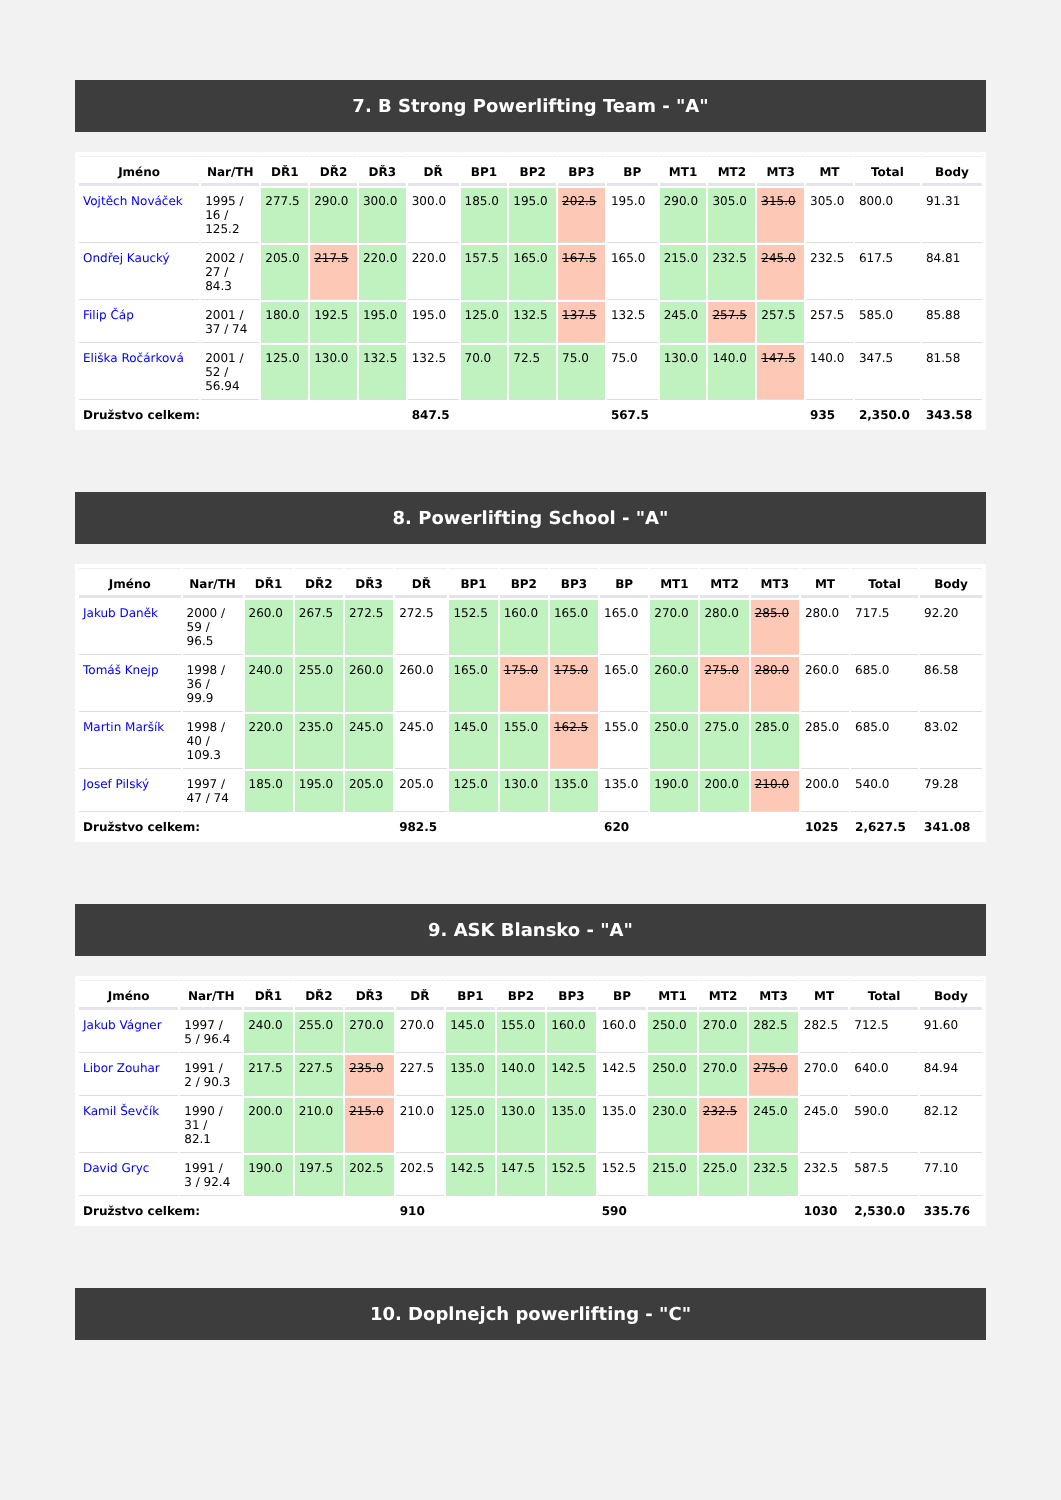7. B Strong Powerlifting Team - "A"
| Jméno | Nar/TH | DŘ1 | DŘ2 | DŘ3 | DŘ | BP1 | BP2 | BP3 | BP | MT1 | MT2 | MT3 | MT | Total | Body |
| --- | --- | --- | --- | --- | --- | --- | --- | --- | --- | --- | --- | --- | --- | --- | --- |
| Vojtěch Nováček | 1995 / 16 / 125.2 | 277.5 | 290.0 | 300.0 | 300.0 | 185.0 | 195.0 | 202.5 | 195.0 | 290.0 | 305.0 | 315.0 | 305.0 | 800.0 | 91.31 |
| Ondřej Kaucký | 2002 / 27 / 84.3 | 205.0 | 217.5 | 220.0 | 220.0 | 157.5 | 165.0 | 167.5 | 165.0 | 215.0 | 232.5 | 245.0 | 232.5 | 617.5 | 84.81 |
| Filip Čáp | 2001 / 37 / 74 | 180.0 | 192.5 | 195.0 | 195.0 | 125.0 | 132.5 | 137.5 | 132.5 | 245.0 | 257.5 | 257.5 | 257.5 | 585.0 | 85.88 |
| Eliška Ročárková | 2001 / 52 / 56.94 | 125.0 | 130.0 | 132.5 | 132.5 | 70.0 | 72.5 | 75.0 | 75.0 | 130.0 | 140.0 | 147.5 | 140.0 | 347.5 | 81.58 |
| Družstvo celkem: | | | | | 847.5 | | | | 567.5 | | | | 935 | 2,350.0 | 343.58 |
8. Powerlifting School - "A"
| Jméno | Nar/TH | DŘ1 | DŘ2 | DŘ3 | DŘ | BP1 | BP2 | BP3 | BP | MT1 | MT2 | MT3 | MT | Total | Body |
| --- | --- | --- | --- | --- | --- | --- | --- | --- | --- | --- | --- | --- | --- | --- | --- |
| Jakub Daněk | 2000 / 59 / 96.5 | 260.0 | 267.5 | 272.5 | 272.5 | 152.5 | 160.0 | 165.0 | 165.0 | 270.0 | 280.0 | 285.0 | 280.0 | 717.5 | 92.20 |
| Tomáš Knejp | 1998 / 36 / 99.9 | 240.0 | 255.0 | 260.0 | 260.0 | 165.0 | 175.0 | 175.0 | 165.0 | 260.0 | 275.0 | 280.0 | 260.0 | 685.0 | 86.58 |
| Martin Maršík | 1998 / 40 / 109.3 | 220.0 | 235.0 | 245.0 | 245.0 | 145.0 | 155.0 | 162.5 | 155.0 | 250.0 | 275.0 | 285.0 | 285.0 | 685.0 | 83.02 |
| Josef Pilský | 1997 / 47 / 74 | 185.0 | 195.0 | 205.0 | 205.0 | 125.0 | 130.0 | 135.0 | 135.0 | 190.0 | 200.0 | 210.0 | 200.0 | 540.0 | 79.28 |
| Družstvo celkem: | | | | | 982.5 | | | | 620 | | | | 1025 | 2,627.5 | 341.08 |
9. ASK Blansko - "A"
| Jméno | Nar/TH | DŘ1 | DŘ2 | DŘ3 | DŘ | BP1 | BP2 | BP3 | BP | MT1 | MT2 | MT3 | MT | Total | Body |
| --- | --- | --- | --- | --- | --- | --- | --- | --- | --- | --- | --- | --- | --- | --- | --- |
| Jakub Vágner | 1997 / 5 / 96.4 | 240.0 | 255.0 | 270.0 | 270.0 | 145.0 | 155.0 | 160.0 | 160.0 | 250.0 | 270.0 | 282.5 | 282.5 | 712.5 | 91.60 |
| Libor Zouhar | 1991 / 2 / 90.3 | 217.5 | 227.5 | 235.0 | 227.5 | 135.0 | 140.0 | 142.5 | 142.5 | 250.0 | 270.0 | 275.0 | 270.0 | 640.0 | 84.94 |
| Kamil Ševčík | 1990 / 31 / 82.1 | 200.0 | 210.0 | 215.0 | 210.0 | 125.0 | 130.0 | 135.0 | 135.0 | 230.0 | 232.5 | 245.0 | 245.0 | 590.0 | 82.12 |
| David Gryc | 1991 / 3 / 92.4 | 190.0 | 197.5 | 202.5 | 202.5 | 142.5 | 147.5 | 152.5 | 152.5 | 215.0 | 225.0 | 232.5 | 232.5 | 587.5 | 77.10 |
| Družstvo celkem: | | | | | 910 | | | | 590 | | | | 1030 | 2,530.0 | 335.76 |
10. Doplnejch powerlifting - "C"